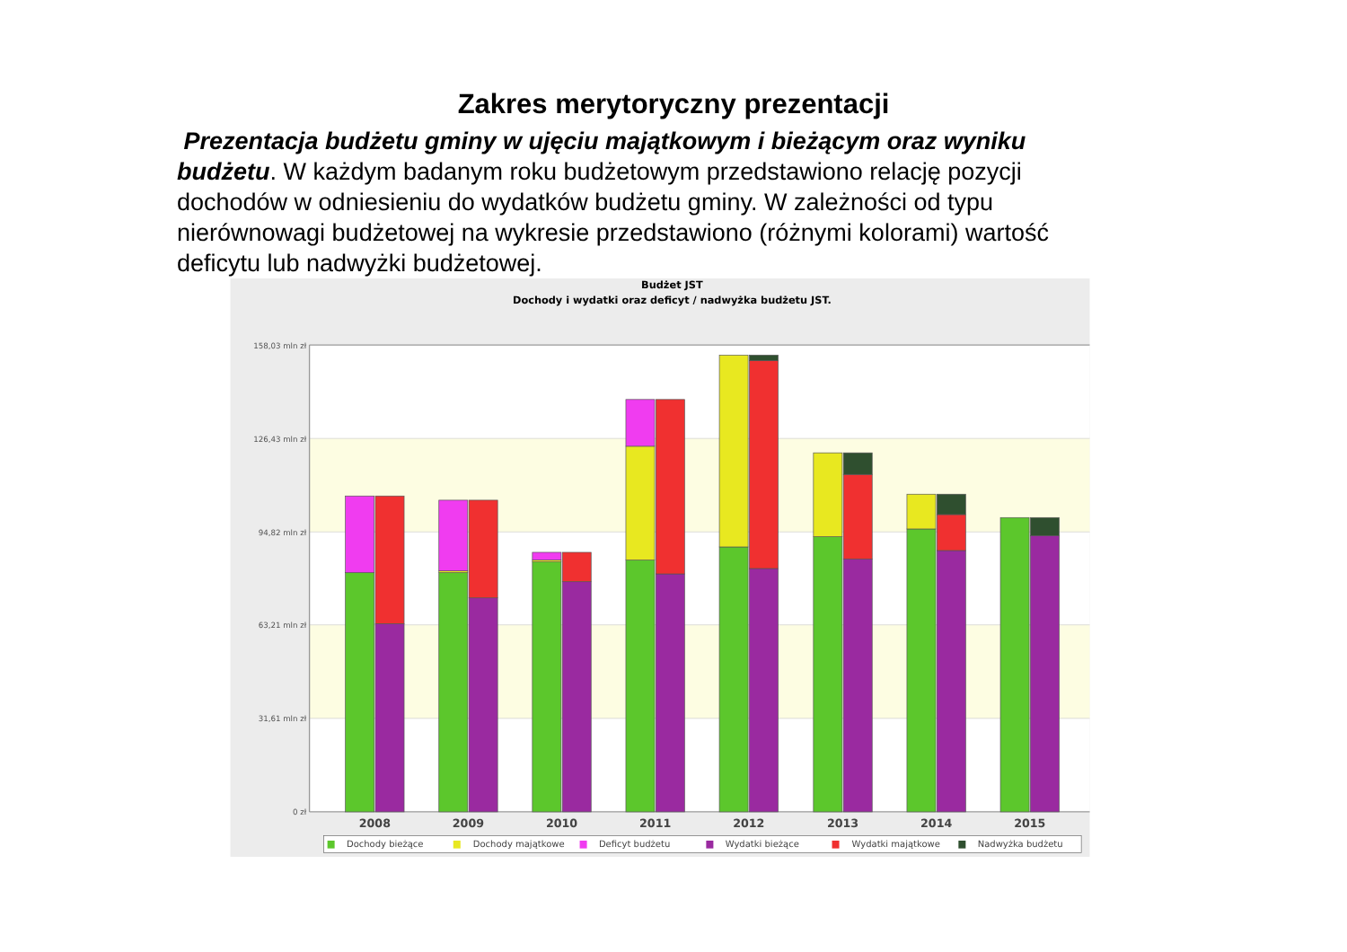Zakres merytoryczny prezentacji
Prezentacja budżetu gminy w ujęciu majątkowym i bieżącym oraz wyniku budżetu. W każdym badanym roku budżetowym przedstawiono relację pozycji dochodów w odniesieniu do wydatków budżetu gminy. W zależności od typu nierównowagi budżetowej na wykresie przedstawiono (różnymi kolorami) wartość deficytu lub nadwyżki budżetowej.
Budżet JST
Dochody i wydatki oraz deficyt / nadwyżka budżetu JST.
158,03 mln zł
126,43 mln zł
94,82 mln zł
63,21 mln zł
31,61 mln zł
0 zł
2008
2009
2010
2011
2012
2013
2014
2015
Dochody bieżące
Dochody majątkowe
Deficyt budżetu
Wydatki bieżące
Wydatki majątkowe
Nadwyżka budżetu